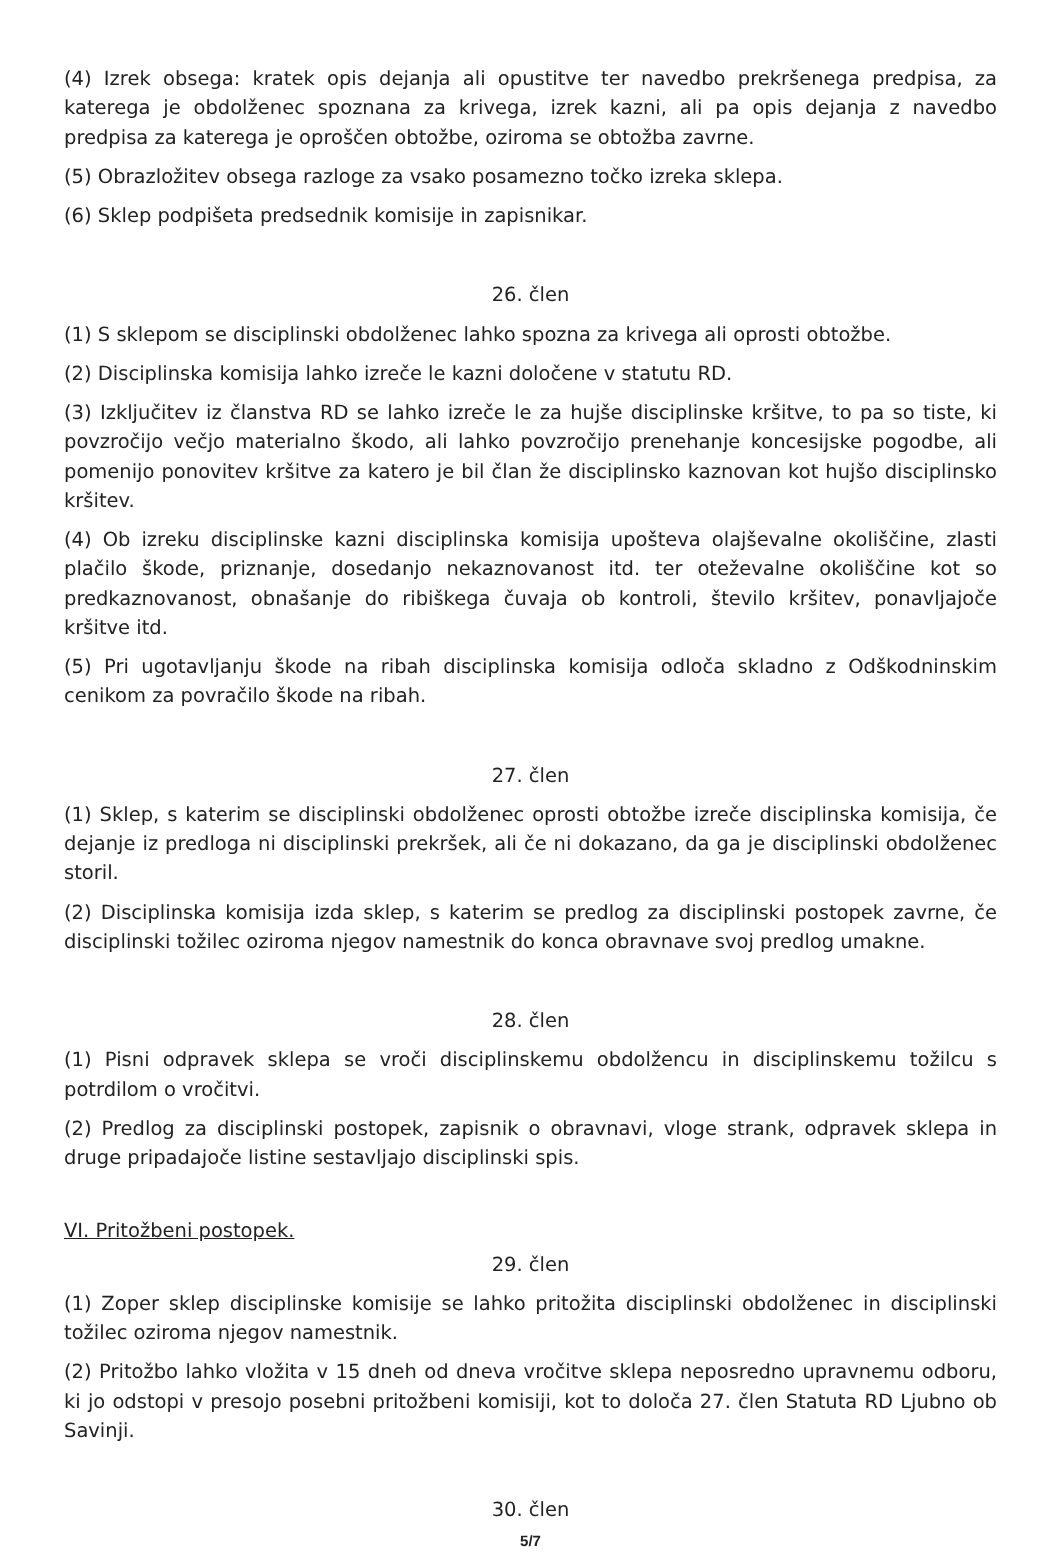(4) Izrek obsega: kratek opis dejanja ali opustitve ter navedbo prekršenega predpisa, za katerega je obdolženec spoznana za krivega, izrek kazni, ali pa opis dejanja z navedbo predpisa za katerega je oproščen obtožbe, oziroma se obtožba zavrne.
(5) Obrazložitev obsega razloge za vsako posamezno točko izreka sklepa.
(6) Sklep podpišeta predsednik komisije in zapisnikar.
26. člen
(1) S sklepom se disciplinski obdolženec lahko spozna za krivega ali oprosti obtožbe.
(2) Disciplinska komisija lahko izreče le kazni določene v statutu RD.
(3) Izključitev iz članstva RD se lahko izreče le za hujše disciplinske kršitve, to pa so tiste, ki povzročijo večjo materialno škodo, ali lahko povzročijo prenehanje koncesijske pogodbe, ali pomenijo ponovitev kršitve za katero je bil član že disciplinsko kaznovan kot hujšo disciplinsko kršitev.
(4) Ob izreku disciplinske kazni disciplinska komisija upošteva olajševalne okoliščine, zlasti plačilo škode, priznanje, dosedanjo nekaznovanost itd. ter oteževalne okoliščine kot so predkaznovanost, obnašanje do ribiškega čuvaja ob kontroli, število kršitev, ponavljajoče kršitve itd.
(5) Pri ugotavljanju škode na ribah disciplinska komisija odloča skladno z Odškodninskim cenikom za povračilo škode na ribah.
27. člen
(1) Sklep, s katerim se disciplinski obdolženec oprosti obtožbe izreče disciplinska komisija, če dejanje iz predloga ni disciplinski prekršek, ali če ni dokazano, da ga je disciplinski obdolženec storil.
(2) Disciplinska komisija izda sklep, s katerim se predlog za disciplinski postopek zavrne, če disciplinski tožilec oziroma njegov namestnik do konca obravnave svoj predlog umakne.
28. člen
(1) Pisni odpravek sklepa se vroči disciplinskemu obdolžencu in disciplinskemu tožilcu s potrdilom o vročitvi.
(2) Predlog za disciplinski postopek, zapisnik o obravnavi, vloge strank, odpravek sklepa in druge pripadajoče listine sestavljajo disciplinski spis.
VI. Pritožbeni postopek.
29. člen
(1) Zoper sklep disciplinske komisije se lahko pritožita disciplinski obdolženec in disciplinski tožilec oziroma njegov namestnik.
(2) Pritožbo lahko vložita v 15 dneh od dneva vročitve sklepa neposredno upravnemu odboru, ki jo odstopi v presojo posebni pritožbeni komisiji, kot to določa 27. člen Statuta RD Ljubno ob Savinji.
30. člen
5/7